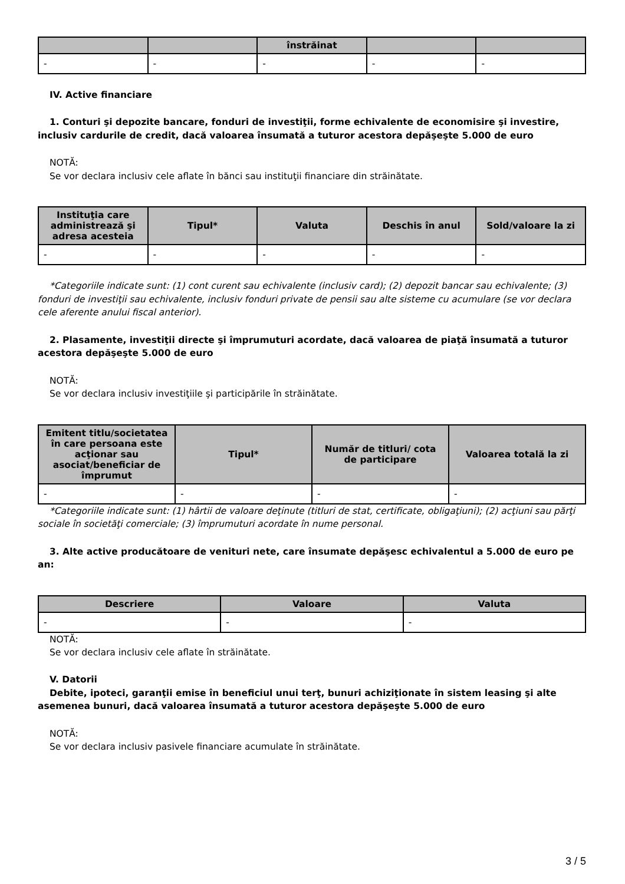| | | înstrăinat | | |
| --- | --- | --- | --- | --- |
| - | - | - | - | - |
IV. Active financiare
1. Conturi şi depozite bancare, fonduri de investiţii, forme echivalente de economisire şi investire, inclusiv cardurile de credit, dacă valoarea însumată a tuturor acestora depăşeşte 5.000 de euro
NOTĂ:
Se vor declara inclusiv cele aflate în bănci sau instituţii financiare din străinătate.
| Instituţia care administrează şi adresa acesteia | Tipul* | Valuta | Deschis în anul | Sold/valoare la zi |
| --- | --- | --- | --- | --- |
| - | - | - | - | - |
*Categoriile indicate sunt: (1) cont curent sau echivalente (inclusiv card); (2) depozit bancar sau echivalente; (3) fonduri de investiţii sau echivalente, inclusiv fonduri private de pensii sau alte sisteme cu acumulare (se vor declara cele aferente anului fiscal anterior).
2. Plasamente, investiţii directe şi împrumuturi acordate, dacă valoarea de piaţă însumată a tuturor acestora depăşeşte 5.000 de euro
NOTĂ:
Se vor declara inclusiv investiţiile şi participările în străinătate.
| Emitent titlu/societatea în care persoana este acţionar sau asociat/beneficiar de împrumut | Tipul* | Număr de titluri/ cota de participare | Valoarea totală la zi |
| --- | --- | --- | --- |
| - | - | - | - |
*Categoriile indicate sunt: (1) hârtii de valoare deţinute (titluri de stat, certificate, obligaţiuni); (2) acţiuni sau părţi sociale în societăţi comerciale; (3) împrumuturi acordate în nume personal.
3. Alte active producătoare de venituri nete, care însumate depăşesc echivalentul a 5.000 de euro pe an:
| Descriere | Valoare | Valuta |
| --- | --- | --- |
| - | - | - |
NOTĂ:
Se vor declara inclusiv cele aflate în străinătate.
V. Datorii
Debite, ipoteci, garanţii emise în beneficiul unui terţ, bunuri achiziţionate în sistem leasing şi alte asemenea bunuri, dacă valoarea însumată a tuturor acestora depăşeşte 5.000 de euro
NOTĂ:
Se vor declara inclusiv pasivele financiare acumulate în străinătate.
3 / 5